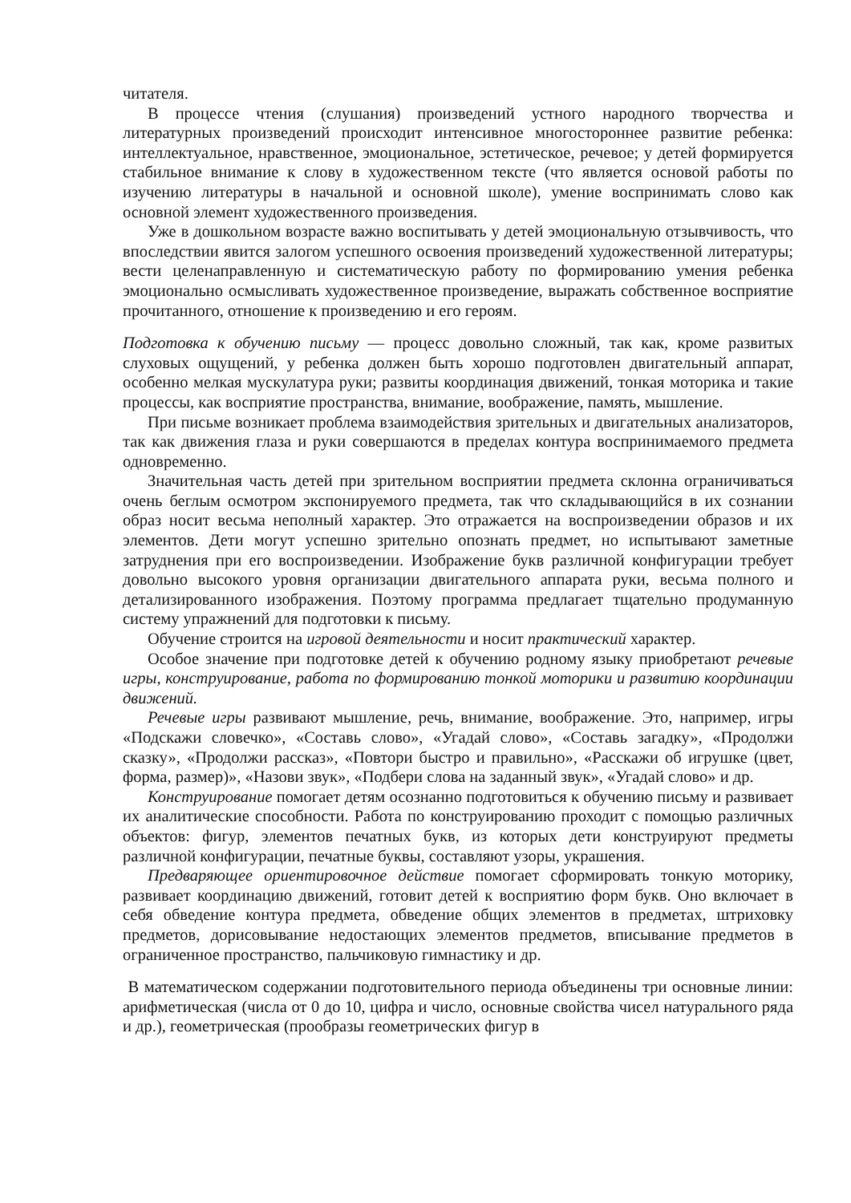читателя.
В процессе чтения (слушания) произведений устного народного творчества и литературных произведений происходит интенсивное многостороннее развитие ребенка: интеллектуальное, нравственное, эмоциональное, эстетическое, речевое; у детей формируется стабильное внимание к слову в художественном тексте (что является основой работы по изучению литературы в начальной и основной школе), умение воспринимать слово как основной элемент художественного произведения.
Уже в дошкольном возрасте важно воспитывать у детей эмоциональную отзывчивость, что впоследствии явится залогом успешного освоения произведений художественной литературы; вести целенаправленную и систематическую работу по формированию умения ребенка эмоционально осмысливать художественное произведение, выражать собственное восприятие прочитанного, отношение к произведению и его героям.
Подготовка к обучению письму — процесс довольно сложный, так как, кроме развитых слуховых ощущений, у ребенка должен быть хорошо подготовлен двигательный аппарат, особенно мелкая мускулатура руки; развиты координация движений, тонкая моторика и такие процессы, как восприятие пространства, внимание, воображение, память, мышление.
При письме возникает проблема взаимодействия зрительных и двигательных анализаторов, так как движения глаза и руки совершаются в пределах контура воспринимаемого предмета одновременно.
Значительная часть детей при зрительном восприятии предмета склонна ограничиваться очень беглым осмотром экспонируемого предмета, так что складывающийся в их сознании образ носит весьма неполный характер. Это отражается на воспроизведении образов и их элементов. Дети могут успешно зрительно опознать предмет, но испытывают заметные затруднения при его воспроизведении. Изображение букв различной конфигурации требует довольно высокого уровня организации двигательного аппарата руки, весьма полного и детализированного изображения. Поэтому программа предлагает тщательно продуманную систему упражнений для подготовки к письму.
Обучение строится на игровой деятельности и носит практический характер.
Особое значение при подготовке детей к обучению родному языку приобретают речевые игры, конструирование, работа по формированию тонкой моторики и развитию координации движений.
Речевые игры развивают мышление, речь, внимание, воображение. Это, например, игры «Подскажи словечко», «Составь слово», «Угадай слово», «Составь загадку», «Продолжи сказку», «Продолжи рассказ», «Повтори быстро и правильно», «Расскажи об игрушке (цвет, форма, размер)», «Назови звук», «Подбери слова на заданный звук», «Угадай слово» и др.
Конструирование помогает детям осознанно подготовиться к обучению письму и развивает их аналитические способности. Работа по конструированию проходит с помощью различных объектов: фигур, элементов печатных букв, из которых дети конструируют предметы различной конфигурации, печатные буквы, составляют узоры, украшения.
Предваряющее ориентировочное действие помогает сформировать тонкую моторику, развивает координацию движений, готовит детей к восприятию форм букв. Оно включает в себя обведение контура предмета, обведение общих элементов в предметах, штриховку предметов, дорисовывание недостающих элементов предметов, вписывание предметов в ограниченное пространство, пальчиковую гимнастику и др.
В математическом содержании подготовительного периода объединены три основные линии: арифметическая (числа от 0 до 10, цифра и число, основные свойства чисел натурального ряда и др.), геометрическая (прообразы геометрических фигур в